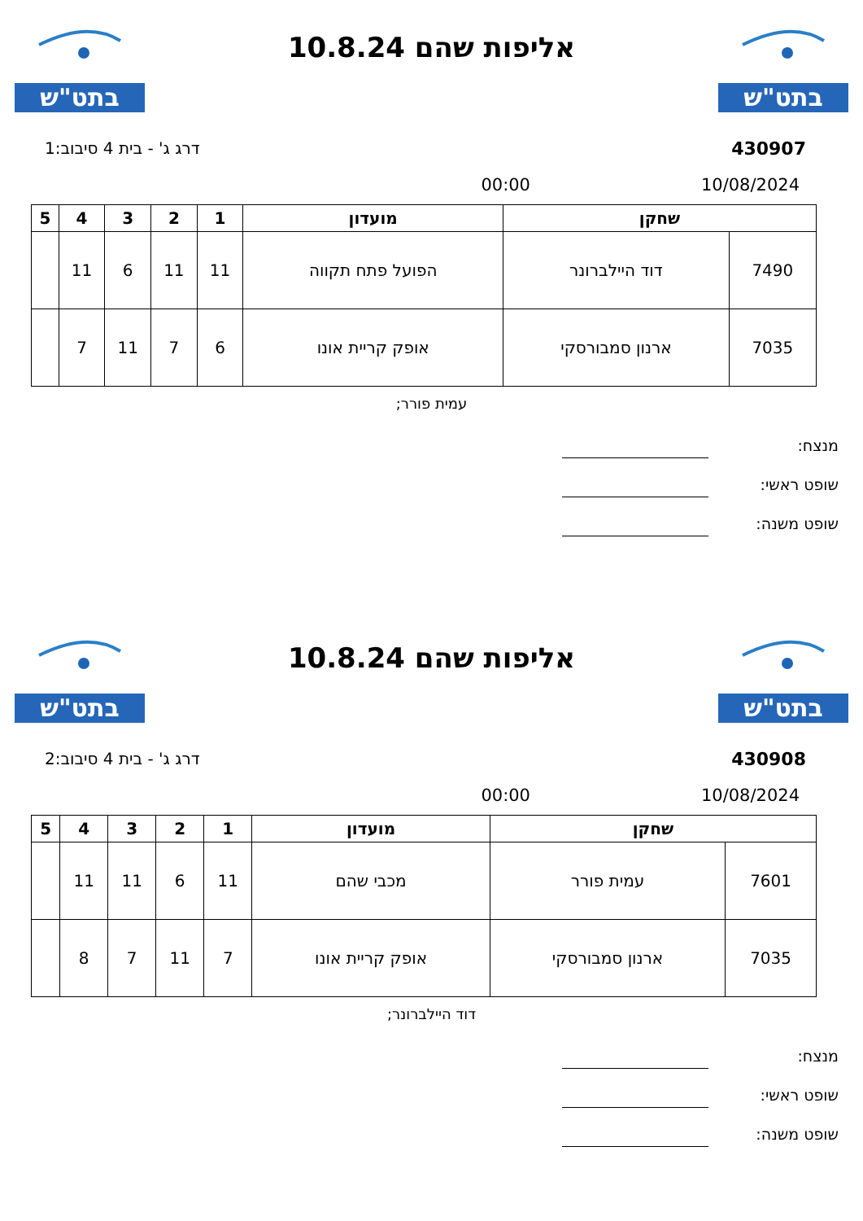בתט"ש
אליפות שהם 10.8.24
בתט"ש
430907 דרג ג' - בית 4 סיבוב:1
10/08/2024 00:00
| שחקן | | מועדון | 1 | 2 | 3 | 4 | 5 |
| --- | --- | --- | --- | --- | --- | --- | --- |
| 7490 | דוד היילברונר | הפועל פתח תקווה | 11 | 11 | 6 | 11 | |
| 7035 | ארנון סמבורסקי | אופק קריית אונו | 6 | 7 | 11 | 7 | |
עמית פורר;
מנצח:
שופט ראשי:
שופט משנה:
בתט"ש
אליפות שהם 10.8.24
בתט"ש
430908 דרג ג' - בית 4 סיבוב:2
10/08/2024 00:00
| שחקן | | מועדון | 1 | 2 | 3 | 4 | 5 |
| --- | --- | --- | --- | --- | --- | --- | --- |
| 7601 | עמית פורר | מכבי שהם | 11 | 6 | 11 | 11 | |
| 7035 | ארנון סמבורסקי | אופק קריית אונו | 7 | 11 | 7 | 8 | |
דוד היילברונר;
מנצח:
שופט ראשי:
שופט משנה: